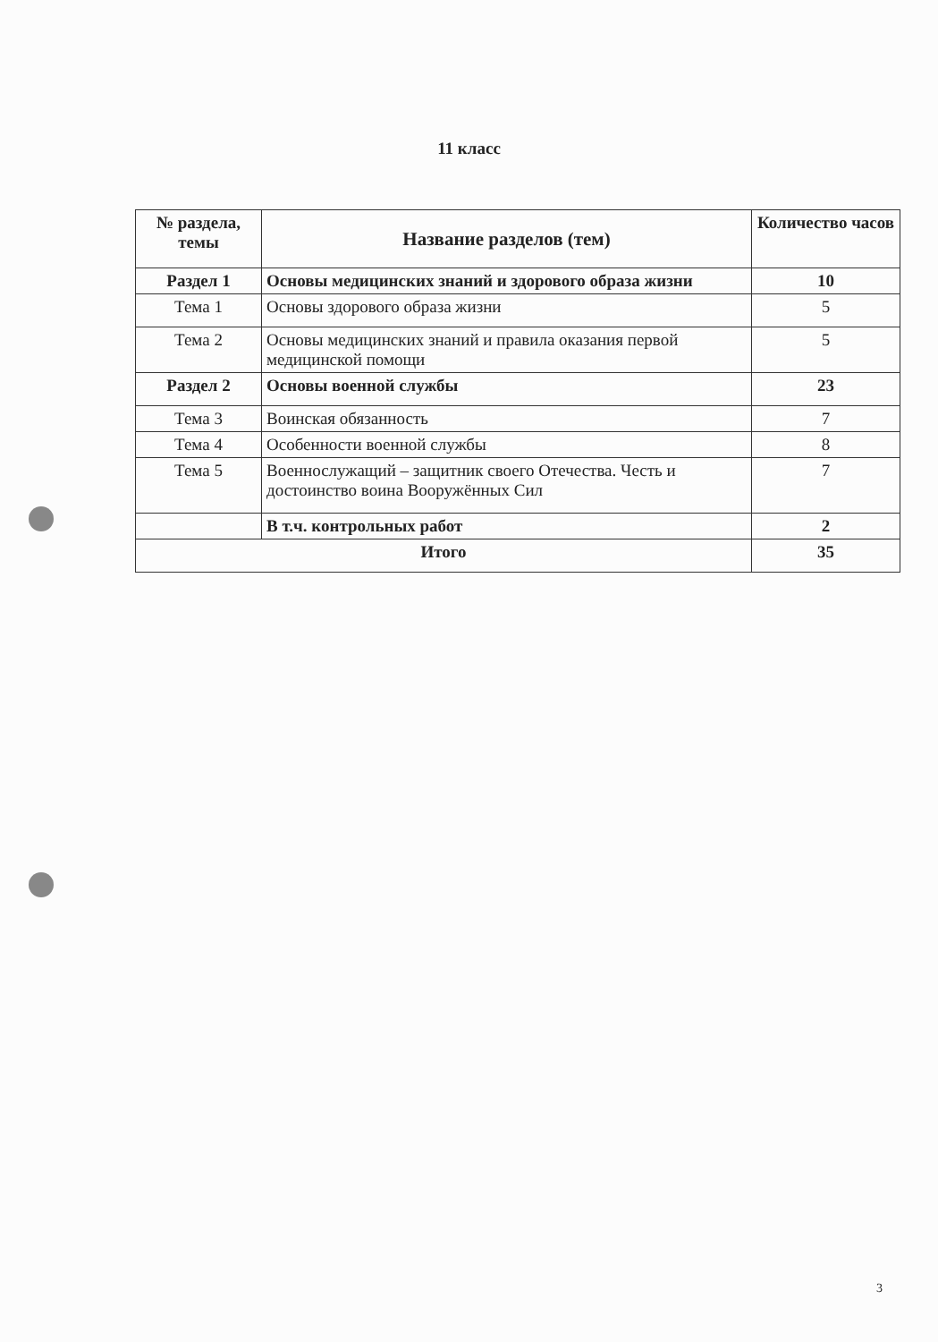11 класс
| № раздела, темы | Название разделов (тем) | Количество часов |
| --- | --- | --- |
| Раздел 1 | Основы медицинских знаний и здорового образа жизни | 10 |
| Тема 1 | Основы здорового образа жизни | 5 |
| Тема 2 | Основы медицинских знаний и правила оказания первой медицинской помощи | 5 |
| Раздел 2 | Основы военной службы | 23 |
| Тема 3 | Воинская обязанность | 7 |
| Тема 4 | Особенности военной службы | 8 |
| Тема 5 | Военнослужащий – защитник своего Отечества. Честь и достоинство воина Вооружённых Сил | 7 |
| | В т.ч. контрольных работ | 2 |
| Итого | | 35 |
3